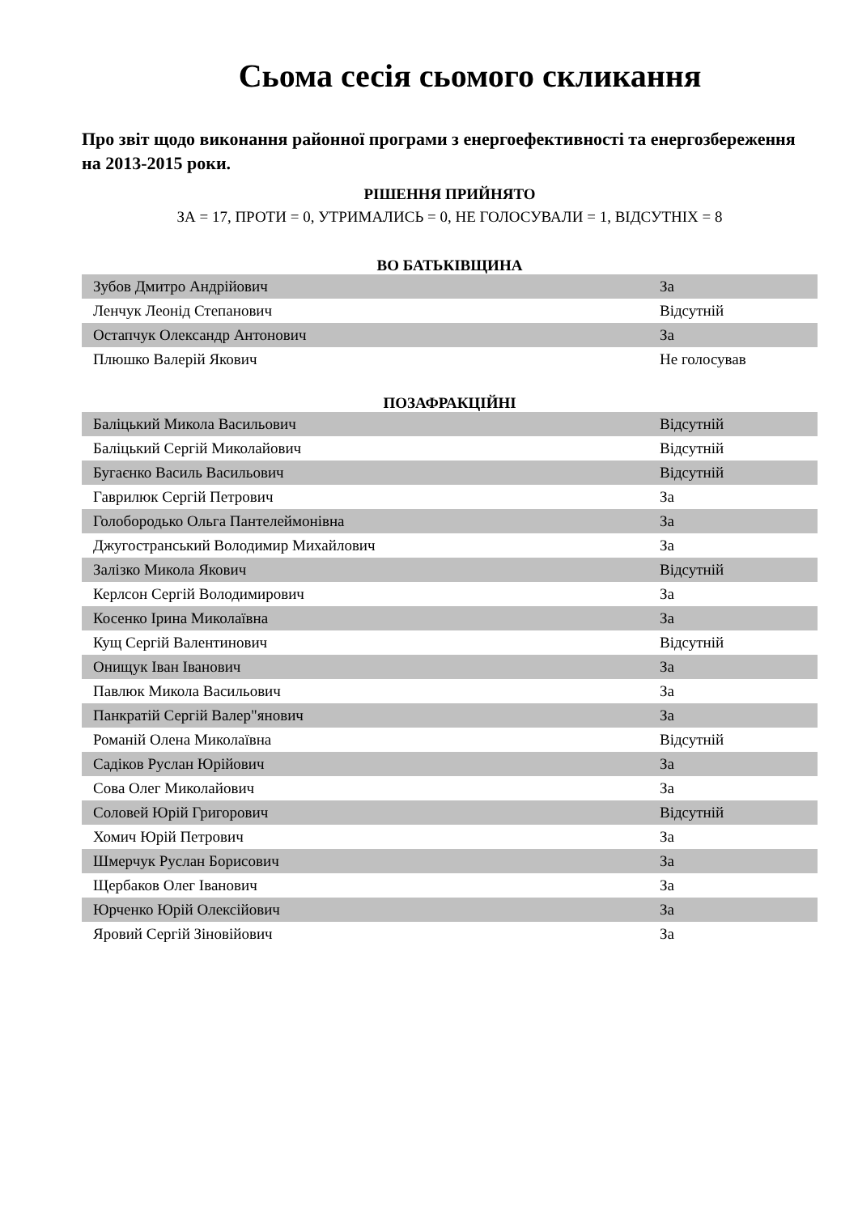Сьома сесія сьомого скликання
Про звіт щодо виконання районної програми з енергоефективності та енергозбереження на 2013-2015 роки.
РІШЕННЯ ПРИЙНЯТО
ЗА = 17, ПРОТИ = 0, УТРИМАЛИСЬ = 0, НЕ ГОЛОСУВАЛИ = 1, ВІДСУТНІХ = 8
ВО БАТЬКІВЩИНА
| Зубов Дмитро Андрійович | За |
| Ленчук Леонід Степанович | Відсутній |
| Остапчук Олександр Антонович | За |
| Плюшко Валерій Якович | Не голосував |
ПОЗАФРАКЦІЙНІ
| Баліцький Микола Васильович | Відсутній |
| Баліцький Сергій Миколайович | Відсутній |
| Бугаєнко Василь Васильович | Відсутній |
| Гаврилюк Сергій Петрович | За |
| Голобородько Ольга Пантелеймонівна | За |
| Джугостранський Володимир Михайлович | За |
| Залізко Микола Якович | Відсутній |
| Керлсон Сергій Володимирович | За |
| Косенко Ірина Миколаївна | За |
| Кущ Сергій Валентинович | Відсутній |
| Онищук Іван Іванович | За |
| Павлюк Микола Васильович | За |
| Панкратій Сергій Валер"янович | За |
| Романій Олена Миколаївна | Відсутній |
| Садіков Руслан Юрійович | За |
| Сова Олег Миколайович | За |
| Соловей Юрій Григорович | Відсутній |
| Хомич Юрій Петрович | За |
| Шмерчук Руслан Борисович | За |
| Щербаков Олег Іванович | За |
| Юрченко Юрій Олексійович | За |
| Яровий Сергій Зіновійович | За |